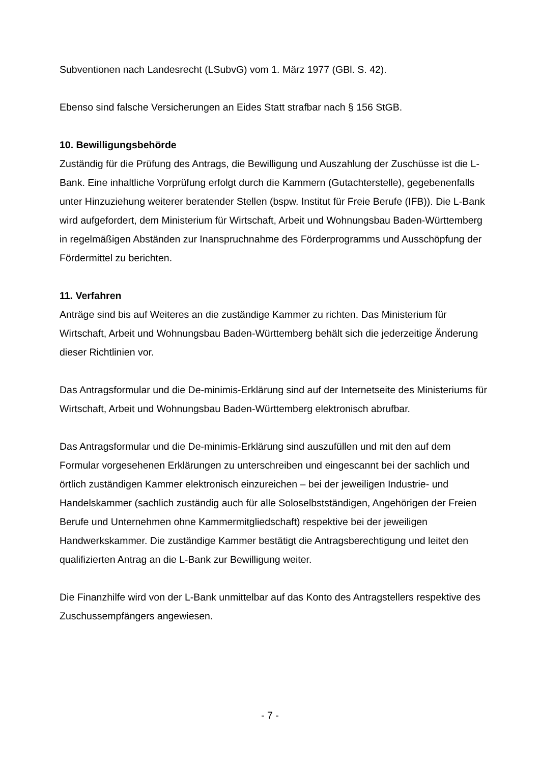Subventionen nach Landesrecht (LSubvG) vom 1. März 1977 (GBl. S. 42).
Ebenso sind falsche Versicherungen an Eides Statt strafbar nach § 156 StGB.
10. Bewilligungsbehörde
Zuständig für die Prüfung des Antrags, die Bewilligung und Auszahlung der Zuschüsse ist die L-Bank. Eine inhaltliche Vorprüfung erfolgt durch die Kammern (Gutachterstelle), gegebenenfalls unter Hinzuziehung weiterer beratender Stellen (bspw. Institut für Freie Berufe (IFB)). Die L-Bank wird aufgefordert, dem Ministerium für Wirtschaft, Arbeit und Wohnungsbau Baden-Württemberg in regelmäßigen Abständen zur Inanspruchnahme des Förderprogramms und Ausschöpfung der Fördermittel zu berichten.
11. Verfahren
Anträge sind bis auf Weiteres an die zuständige Kammer zu richten. Das Ministerium für Wirtschaft, Arbeit und Wohnungsbau Baden-Württemberg behält sich die jederzeitige Änderung dieser Richtlinien vor.
Das Antragsformular und die De-minimis-Erklärung sind auf der Internetseite des Ministeriums für Wirtschaft, Arbeit und Wohnungsbau Baden-Württemberg elektronisch abrufbar.
Das Antragsformular und die De-minimis-Erklärung sind auszufüllen und mit den auf dem Formular vorgesehenen Erklärungen zu unterschreiben und eingescannt bei der sachlich und örtlich zuständigen Kammer elektronisch einzureichen – bei der jeweiligen Industrie- und Handelskammer (sachlich zuständig auch für alle Soloselbstständigen, Angehörigen der Freien Berufe und Unternehmen ohne Kammermitgliedschaft) respektive bei der jeweiligen Handwerkskammer. Die zuständige Kammer bestätigt die Antragsberechtigung und leitet den qualifizierten Antrag an die L-Bank zur Bewilligung weiter.
Die Finanzhilfe wird von der L-Bank unmittelbar auf das Konto des Antragstellers respektive des Zuschussempfängers angewiesen.
- 7 -